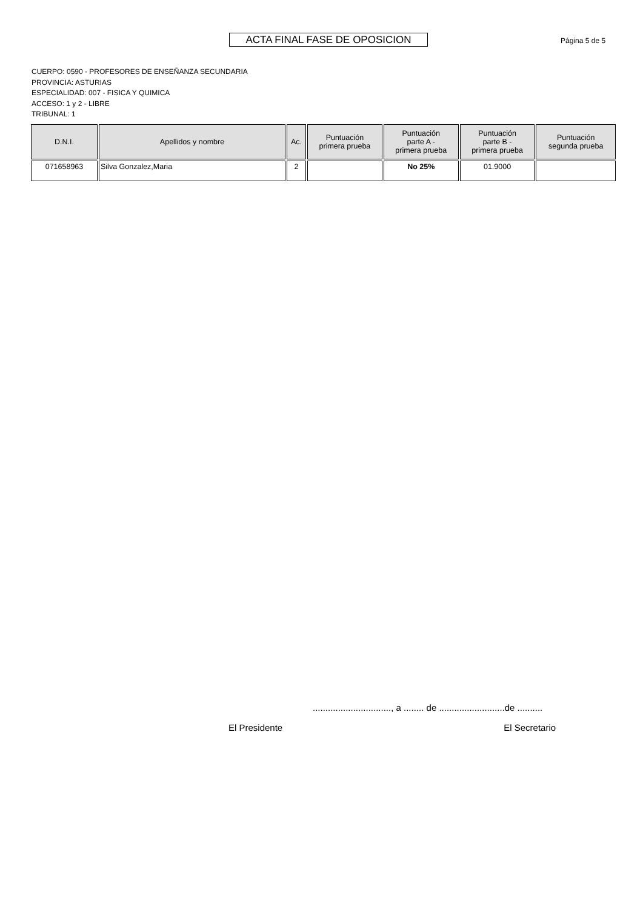ACTA FINAL FASE DE OPOSICION Página 5 de 5
CUERPO: 0590 - PROFESORES DE ENSEÑANZA SECUNDARIA
PROVINCIA: ASTURIAS
ESPECIALIDAD: 007 - FISICA Y QUIMICA
ACCESO: 1 y 2 - LIBRE
TRIBUNAL: 1
| D.N.I. | Apellidos y nombre | Ac. | Puntuación primera prueba | Puntuación parte A - primera prueba | Puntuación parte B - primera prueba | Puntuación segunda prueba |
| --- | --- | --- | --- | --- | --- | --- |
| 071658963 | Silva Gonzalez,Maria | 2 | | No 25% | 01.9000 | |
..............................., a ........ de ..........................de ..........
El Presidente El Secretario